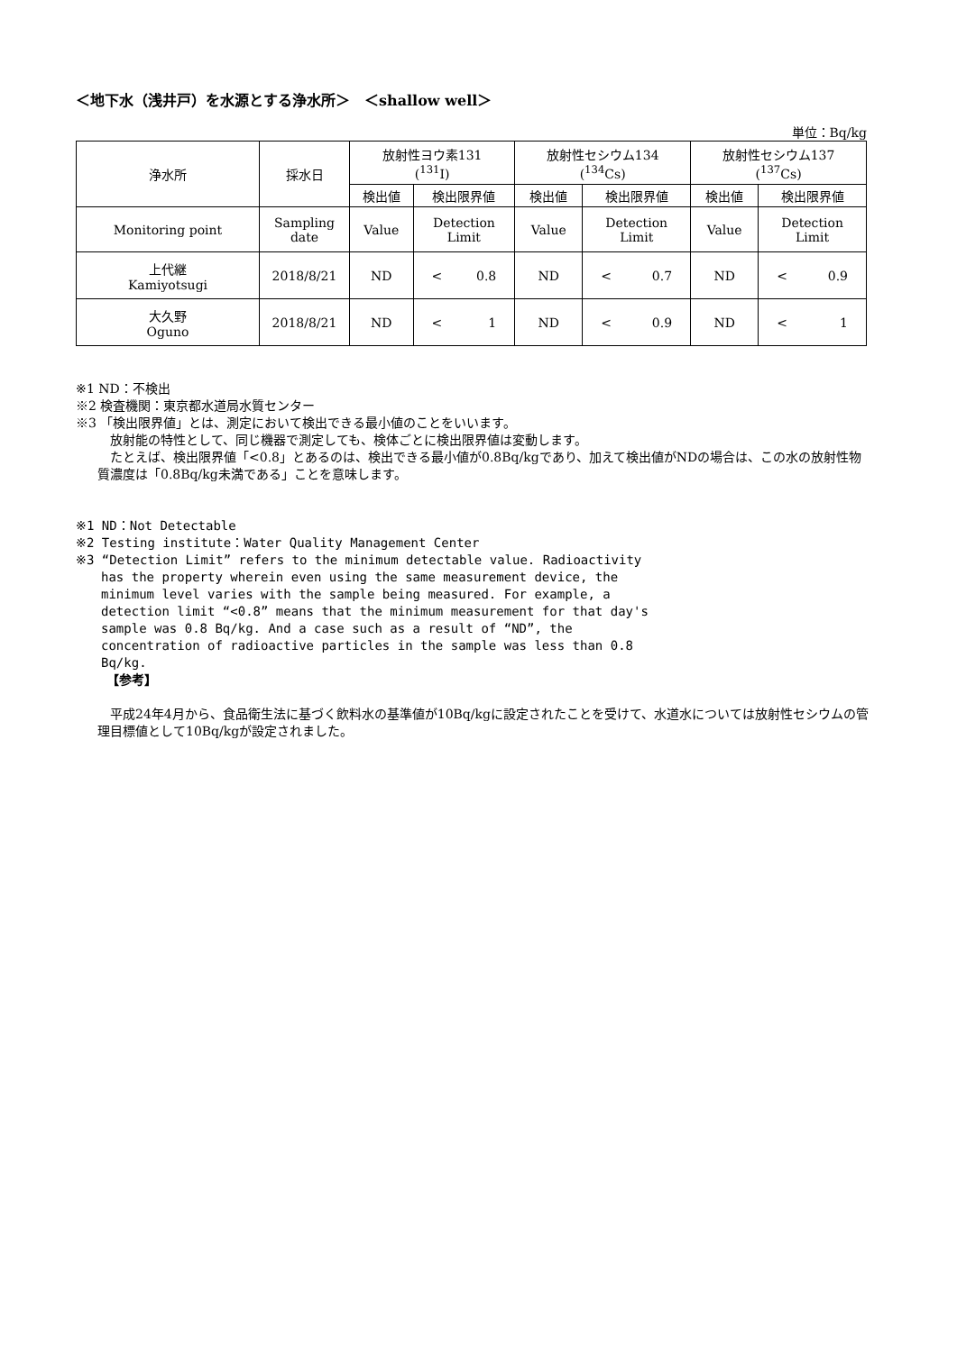＜地下水（浅井戸）を水源とする浄水所＞　＜shallow well＞
単位：Bq/kg
| 浄水所 | 採水日 | 放射性ヨウ素131 (<sup>131</sup>I) | | 放射性セシウム134 (<sup>134</sup>Cs) | | 放射性セシウム137 (<sup>137</sup>Cs) | |
| --- | --- | --- | --- | --- | --- | --- | --- |
| | | 検出値 | 検出限界値 | 検出値 | 検出限界値 | 検出値 | 検出限界値 |
| Monitoring point | Sampling date | Value | Detection Limit | Value | Detection Limit | Value | Detection Limit |
| 上代継 Kamiyotsugi | 2018/8/21 | ND | < 0.8 | ND | < 0.7 | ND | < 0.9 |
| 大久野 Oguno | 2018/8/21 | ND | < 1 | ND | < 0.9 | ND | < 1 |
※1 ND：不検出
※2 検査機関：東京都水道局水質センター
※3 「検出限界値」とは、測定において検出できる最小値のことをいいます。
放射能の特性として、同じ機器で測定しても、検体ごとに検出限界値は変動します。
　たとえば、検出限界値「<0.8」とあるのは、検出できる最小値が0.8Bq/kgであり、加えて検出値がNDの場合は、この水の放射性物質濃度は「0.8Bq/kg未満である」ことを意味します。
※1 ND：Not Detectable
※2 Testing institute：Water Quality Management Center
※3 “Detection Limit” refers to the minimum detectable value. Radioactivity
has the property wherein even using the same measurement device, the minimum level varies with the sample being measured. For example, a detection limit “<0.8” means that the minimum measurement for that day's sample was 0.8 Bq/kg. And a case such as a result of “ND”, the concentration of radioactive particles in the sample was less than 0.8 Bq/kg.
【参考】
　平成24年4月から、食品衛生法に基づく飲料水の基準値が10Bq/kgに設定されたことを受けて、水道水については放射性セシウムの管理目標値として10Bq/kgが設定されました。